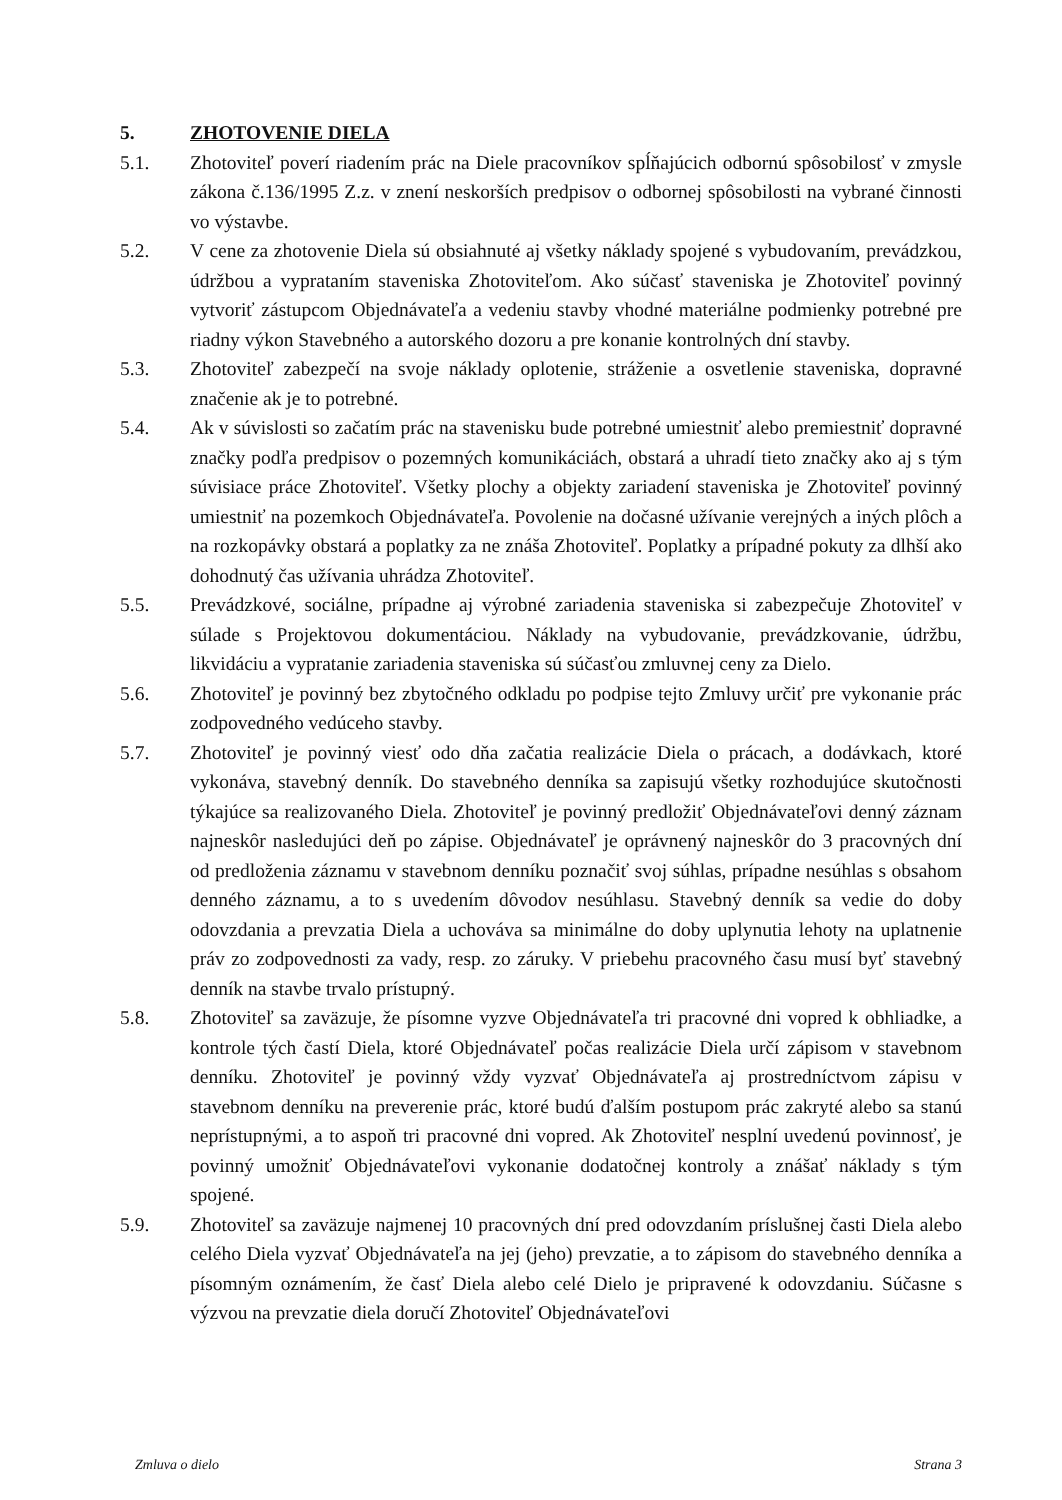5. ZHOTOVENIE DIELA
5.1. Zhotoviteľ poverí riadením prác na Diele pracovníkov spĺňajúcich odbornú spôsobilosť v zmysle zákona č.136/1995 Z.z. v znení neskorších predpisov o odbornej spôsobilosti na vybrané činnosti vo výstavbe.
5.2. V cene za zhotovenie Diela sú obsiahnuté aj všetky náklady spojené s vybudovaním, prevádzkou, údržbou a vyprataním staveniska Zhotoviteľom. Ako súčasť staveniska je Zhotoviteľ povinný vytvoriť zástupcom Objednávateľa a vedeniu stavby vhodné materiálne podmienky potrebné pre riadny výkon Stavebného a autorského dozoru a pre konanie kontrolných dní stavby.
5.3. Zhotoviteľ zabezpečí na svoje náklady oplotenie, stráženie a osvetlenie staveniska, dopravné značenie ak je to potrebné.
5.4. Ak v súvislosti so začatím prác na stavenisku bude potrebné umiestniť alebo premiestniť dopravné značky podľa predpisov o pozemných komunikáciách, obstará a uhradí tieto značky ako aj s tým súvisiace práce Zhotoviteľ. Všetky plochy a objekty zariadení staveniska je Zhotoviteľ povinný umiestniť na pozemkoch Objednávateľa. Povolenie na dočasné užívanie verejných a iných plôch a na rozkopávky obstará a poplatky za ne znáša Zhotoviteľ. Poplatky a prípadné pokuty za dlhší ako dohodnutý čas užívania uhrádza Zhotoviteľ.
5.5. Prevádzkové, sociálne, prípadne aj výrobné zariadenia staveniska si zabezpečuje Zhotoviteľ v súlade s Projektovou dokumentáciou. Náklady na vybudovanie, prevádzkovanie, údržbu, likvidáciu a vypratanie zariadenia staveniska sú súčasťou zmluvnej ceny za Dielo.
5.6. Zhotoviteľ je povinný bez zbytočného odkladu po podpise tejto Zmluvy určiť pre vykonanie prác zodpovedného vedúceho stavby.
5.7. Zhotoviteľ je povinný viesť odo dňa začatia realizácie Diela o prácach, a dodávkach, ktoré vykonáva, stavebný denník. Do stavebného denníka sa zapisujú všetky rozhodujúce skutočnosti týkajúce sa realizovaného Diela. Zhotoviteľ je povinný predložiť Objednávateľovi denný záznam najneskôr nasledujúci deň po zápise. Objednávateľ je oprávnený najneskôr do 3 pracovných dní od predloženia záznamu v stavebnom denníku poznačiť svoj súhlas, prípadne nesúhlas s obsahom denného záznamu, a to s uvedením dôvodov nesúhlasu. Stavebný denník sa vedie do doby odovzdania a prevzatia Diela a uchováva sa minimálne do doby uplynutia lehoty na uplatnenie práv zo zodpovednosti za vady, resp. zo záruky. V priebehu pracovného času musí byť stavebný denník na stavbe trvalo prístupný.
5.8. Zhotoviteľ sa zaväzuje, že písomne vyzve Objednávateľa tri pracovné dni vopred k obhliadke, a kontrole tých častí Diela, ktoré Objednávateľ počas realizácie Diela určí zápisom v stavebnom denníku. Zhotoviteľ je povinný vždy vyzvať Objednávateľa aj prostredníctvom zápisu v stavebnom denníku na preverenie prác, ktoré budú ďalším postupom prác zakryté alebo sa stanú neprístupnými, a to aspoň tri pracovné dni vopred. Ak Zhotoviteľ nesplní uvedenú povinnosť, je povinný umožniť Objednávateľovi vykonanie dodatočnej kontroly a znášať náklady s tým spojené.
5.9. Zhotoviteľ sa zaväzuje najmenej 10 pracovných dní pred odovzdaním príslušnej časti Diela alebo celého Diela vyzvať Objednávateľa na jej (jeho) prevzatie, a to zápisom do stavebného denníka a písomným oznámením, že časť Diela alebo celé Dielo je pripravené k odovzdaniu. Súčasne s výzvou na prevzatie diela doručí Zhotoviteľ Objednávateľovi
Zmluva o dielo Strana 3